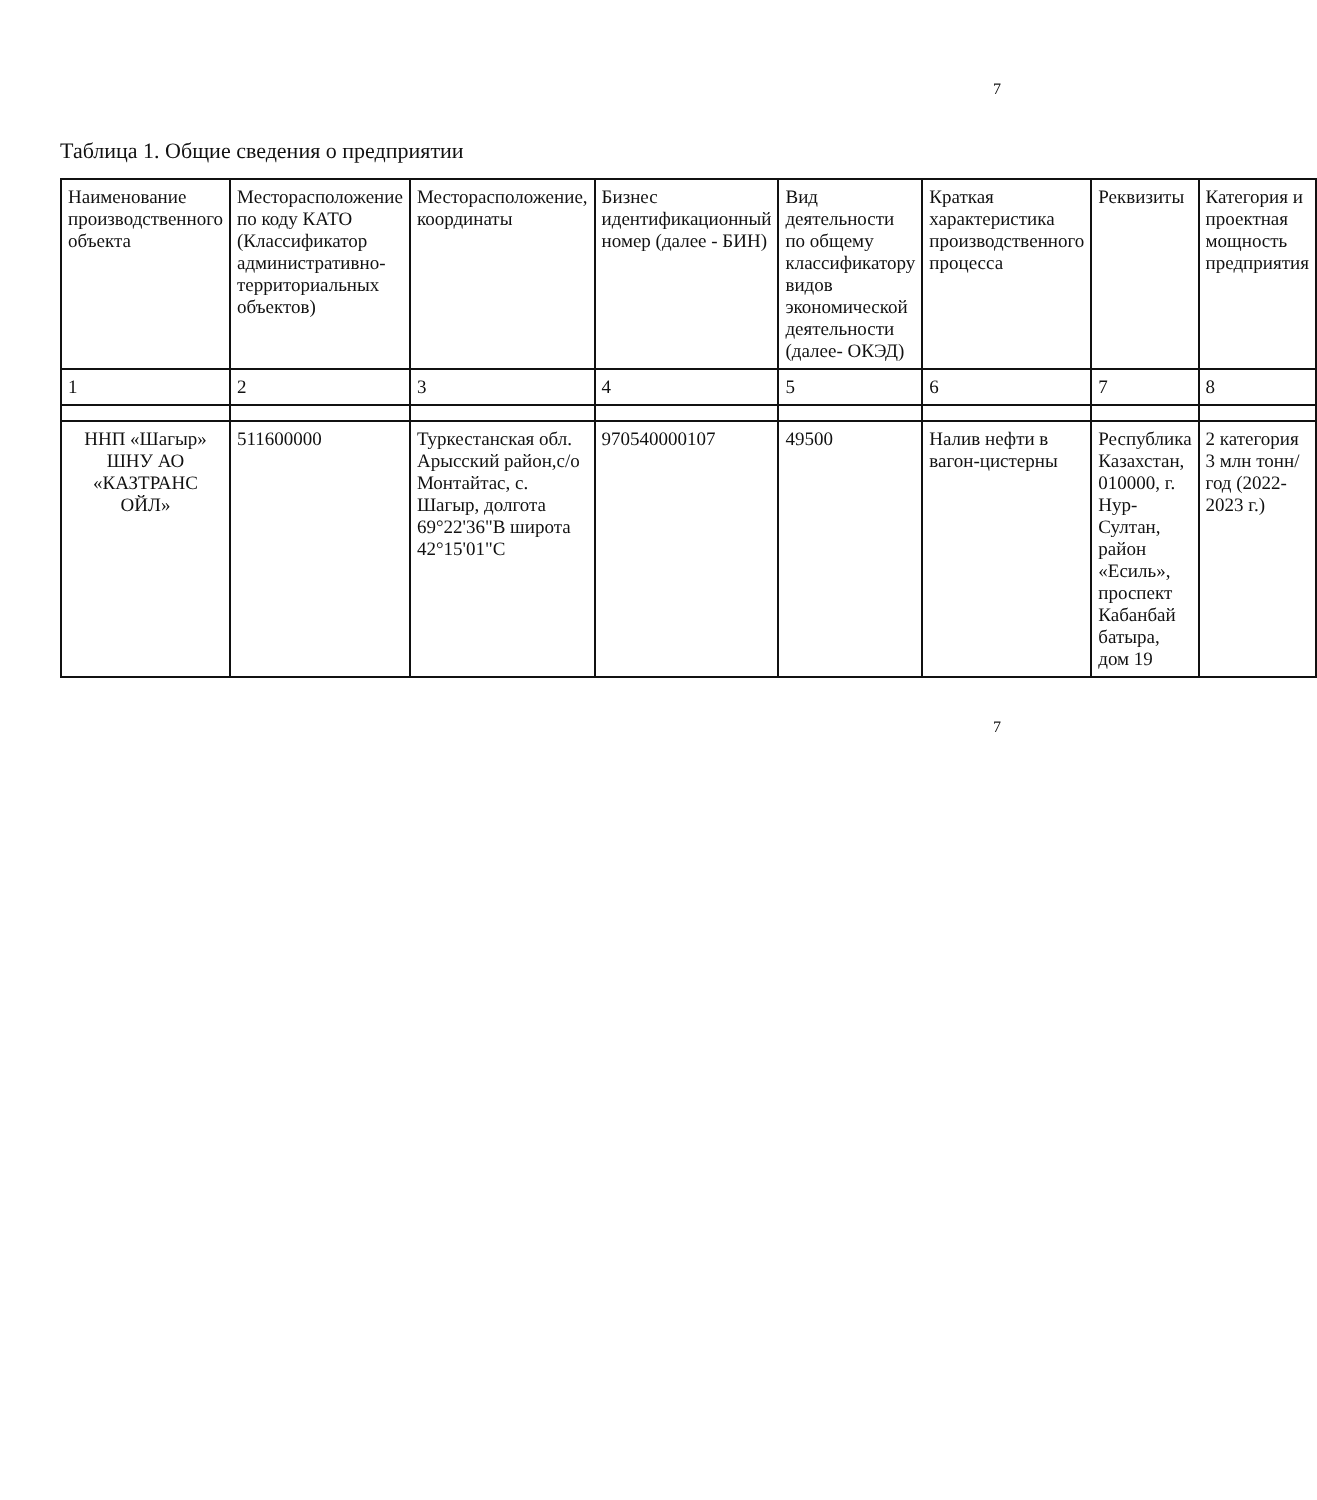7
Таблица 1. Общие сведения о предприятии
| Наименование производственного объекта | Месторасположение по коду КАТО (Классификатор административно-территориальных объектов) | Месторасположение, координаты | Бизнес идентификационный номер (далее - БИН) | Вид деятельности по общему классификатору видов экономической деятельности (далее- ОКЭД) | Краткая характеристика производственного процесса | Реквизиты | Категория и проектная мощность предприятия |
| --- | --- | --- | --- | --- | --- | --- | --- |
| 1 | 2 | 3 | 4 | 5 | 6 | 7 | 8 |
| ННП «Шагыр» ШНУ АО «КАЗТРАНС ОЙЛ» | 511600000 | Туркестанская обл. Арысский район,с/о Монтайтас, с. Шагыр, долгота 69°22'36"В широта 42°15'01"С | 970540000107 | 49500 | Налив нефти в вагон-цистерны | Республика Казахстан, 010000, г. Нур-Султан, район «Есиль», проспект Кабанбай батыра, дом 19 | 2 категория 3 млн тонн/год (2022-2023 г.) |
7